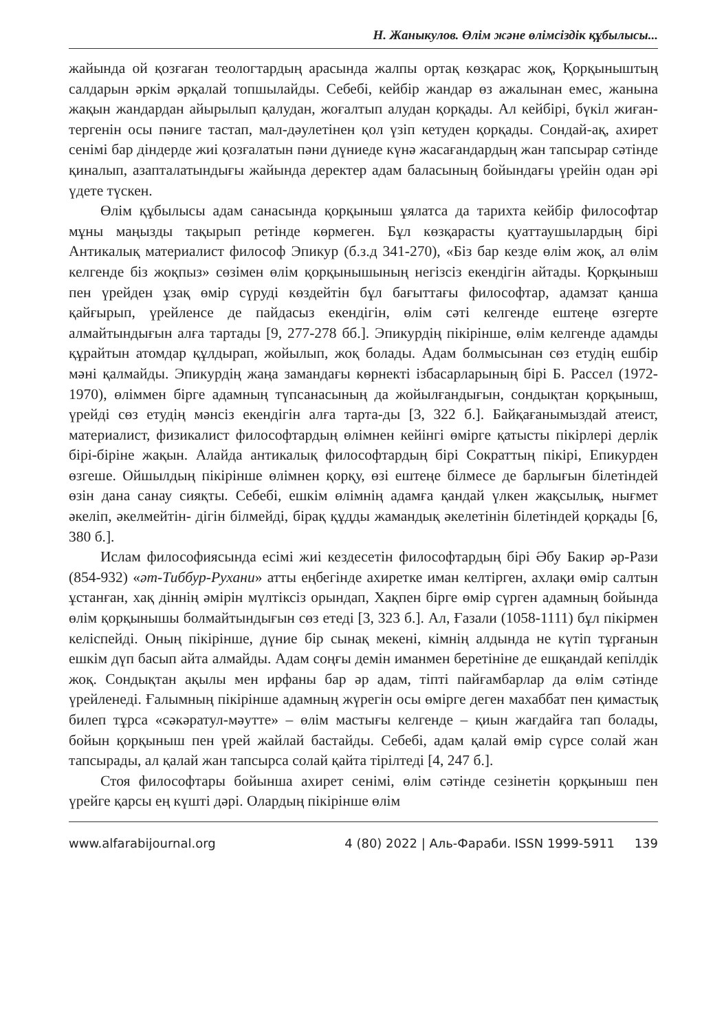Н. Жаныкулов. Өлім және өлімсіздік құбылысы...
жайында ой қозғаған теологтардың арасында жалпы ортақ көзқарас жоқ, Қорқыныштың салдарын әркім әрқалай топшылайды. Себебі, кейбір жандар өз ажалынан емес, жанына жақын жандардан айырылып қалудан, жоғалтып алудан қорқады. Ал кейбірі, бүкіл жиған-тергенін осы пәниге тастап, мал-дәулетінен қол үзіп кетуден қорқады. Сондай-ақ, ахирет сенімі бар діндерде жиі қозғалатын пәни дүниеде күнә жасағандардың жан тапсырар сәтінде қиналып, азапталатындығы жайында деректер адам баласының бойындағы үрейін одан әрі үдете түскен.
Өлім құбылысы адам санасында қорқыныш ұялатса да тарихта кейбір философтар мұны маңызды тақырып ретінде көрмеген. Бұл көзқарасты қуаттаушылардың бірі Антикалық материалист философ Эпикур (б.з.д 341-270), «Біз бар кезде өлім жоқ, ал өлім келгенде біз жоқпыз» сөзімен өлім қорқынышының негізсіз екендігін айтады. Қорқыныш пен үрейден ұзақ өмір сүруді көздейтін бұл бағыттағы философтар, адамзат қанша қайғырып, үрейленсе де пайдасыз екендігін, өлім сәті келгенде ештеңе өзгерте алмайтындығын алға тартады [9, 277-278 бб.]. Эпикурдің пікірінше, өлім келгенде адамды құрайтын атомдар құлдырап, жойылып, жоқ болады. Адам болмысынан сөз етудің ешбір мәні қалмайды. Эпикурдің жаңа замандағы көрнекті ізбасарларының бірі Б. Рассел (1972-1970), өліммен бірге адамның түпсанасының да жойылғандығын, сондықтан қорқыныш, үрейді сөз етудің мәнсіз екендігін алға тарта-ды [3, 322 б.]. Байқағанымыздай атеист, материалист, физикалист философтардың өлімнен кейінгі өмірге қатысты пікірлері дерлік бірі-біріне жақын. Алайда антикалық философтардың бірі Сократтың пікірі, Епикурден өзгеше. Ойшылдың пікірінше өлімнен қорқу, өзі ештеңе білмесе де барлығын білетіндей өзін дана санау сияқты. Себебі, ешкім өлімнің адамға қандай үлкен жақсылық, нығмет әкеліп, әкелмейтін- дігін білмейді, бірақ құдды жамандық әкелетінін білетіндей қорқады [6, 380 б.].
Ислам философиясында есімі жиі кездесетін философтардың бірі Әбу Бакир әр-Рази (854-932) «әт-Тиббур-Рухани» атты еңбегінде ахиретке иман келтірген, ахлақи өмір салтын ұстанған, хақ діннің әмірін мүлтіксіз орындап, Хақпен бірге өмір сүрген адамның бойында өлім қорқынышы болмайтындығын сөз етеді [3, 323 б.]. Ал, Ғазали (1058-1111) бұл пікірмен келіспейді. Оның пікірінше, дүние бір сынақ мекені, кімнің алдында не күтіп тұрғанын ешкім дүп басып айта алмайды. Адам соңғы демін иманмен беретініне де ешқандай кепілдік жоқ. Сондықтан ақылы мен ирфаны бар әр адам, тіпті пайғамбарлар да өлім сәтінде үрейленеді. Ғалымның пікірінше адамның жүрегін осы өмірге деген махаббат пен қимастық билеп тұрса «сәкәратул-мәутте» – өлім мастығы келгенде – қиын жағдайға тап болады, бойын қорқыныш пен үрей жайлай бастайды. Себебі, адам қалай өмір сүрсе солай жан тапсырады, ал қалай жан тапсырса солай қайта тірілтеді [4, 247 б.].
Стоя философтары бойынша ахирет сенімі, өлім сәтінде сезінетін қорқыныш пен үрейге қарсы ең күшті дәрі. Олардың пікірінше өлім
www.alfarabijournal.org 4 (80) 2022 | Аль-Фараби. ISSN 1999-5911 139